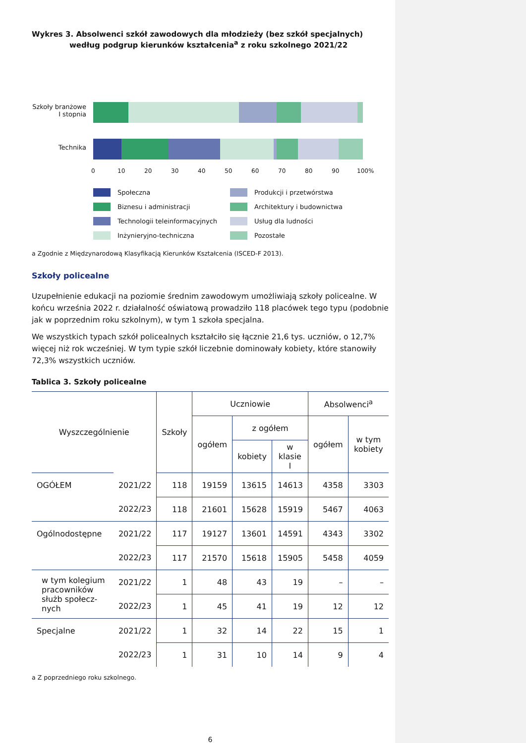Wykres 3. Absolwenci szkół zawodowych dla młodzieży (bez szkół specjalnych) według podgrup kierunków kształcenia<sup>a</sup> z roku szkolnego 2021/22
Szkoły branżowe I stopnia
Technika
0 10 20 30 40 50 60 70 80 90 100%
Społeczna
Produkcji i przetwórstwa
Biznesu i administracji
Architektury i budownictwa
Technologii teleinformacyjnych
Usług dla ludności
Inżynieryjno-techniczna
Pozostałe
a Zgodnie z Międzynarodową Klasyfikacją Kierunków Kształcenia (ISCED-F 2013).
Szkoły policealne
Uzupełnienie edukacji na poziomie średnim zawodowym umożliwiają szkoły policealne. W końcu września 2022 r. działalność oświatową prowadziło 118 placówek tego typu (podobnie jak w poprzednim roku szkolnym), w tym 1 szkoła specjalna.
We wszystkich typach szkół policealnych kształciło się łącznie 21,6 tys. uczniów, o 12,7% więcej niż rok wcześniej. W tym typie szkół liczebnie dominowały kobiety, które stanowiły 72,3% wszystkich uczniów.
Tablica 3. Szkoły policealne
| Wyszczególnienie | | Szkoły | Uczniowie | | | Absolwenci<sup>a</sup> | |
| --- | --- | --- | --- | --- | --- | --- | --- |
| | | | ogółem | z ogółem | | ogółem | w tym kobiety |
| | | | | kobiety | w klasie I | | |
| OGÓŁEM | 2021/22 | 118 | 19159 | 13615 | 14613 | 4358 | 3303 |
| | 2022/23 | 118 | 21601 | 15628 | 15919 | 5467 | 4063 |
| Ogólnodostępne | 2021/22 | 117 | 19127 | 13601 | 14591 | 4343 | 3302 |
| | 2022/23 | 117 | 21570 | 15618 | 15905 | 5458 | 4059 |
| w tym kolegium pracowników służb społecz-nych | 2021/22 | 1 | 48 | 43 | 19 | – | – |
| | 2022/23 | 1 | 45 | 41 | 19 | 12 | 12 |
| Specjalne | 2021/22 | 1 | 32 | 14 | 22 | 15 | 1 |
| | 2022/23 | 1 | 31 | 10 | 14 | 9 | 4 |
a Z poprzedniego roku szkolnego.
6